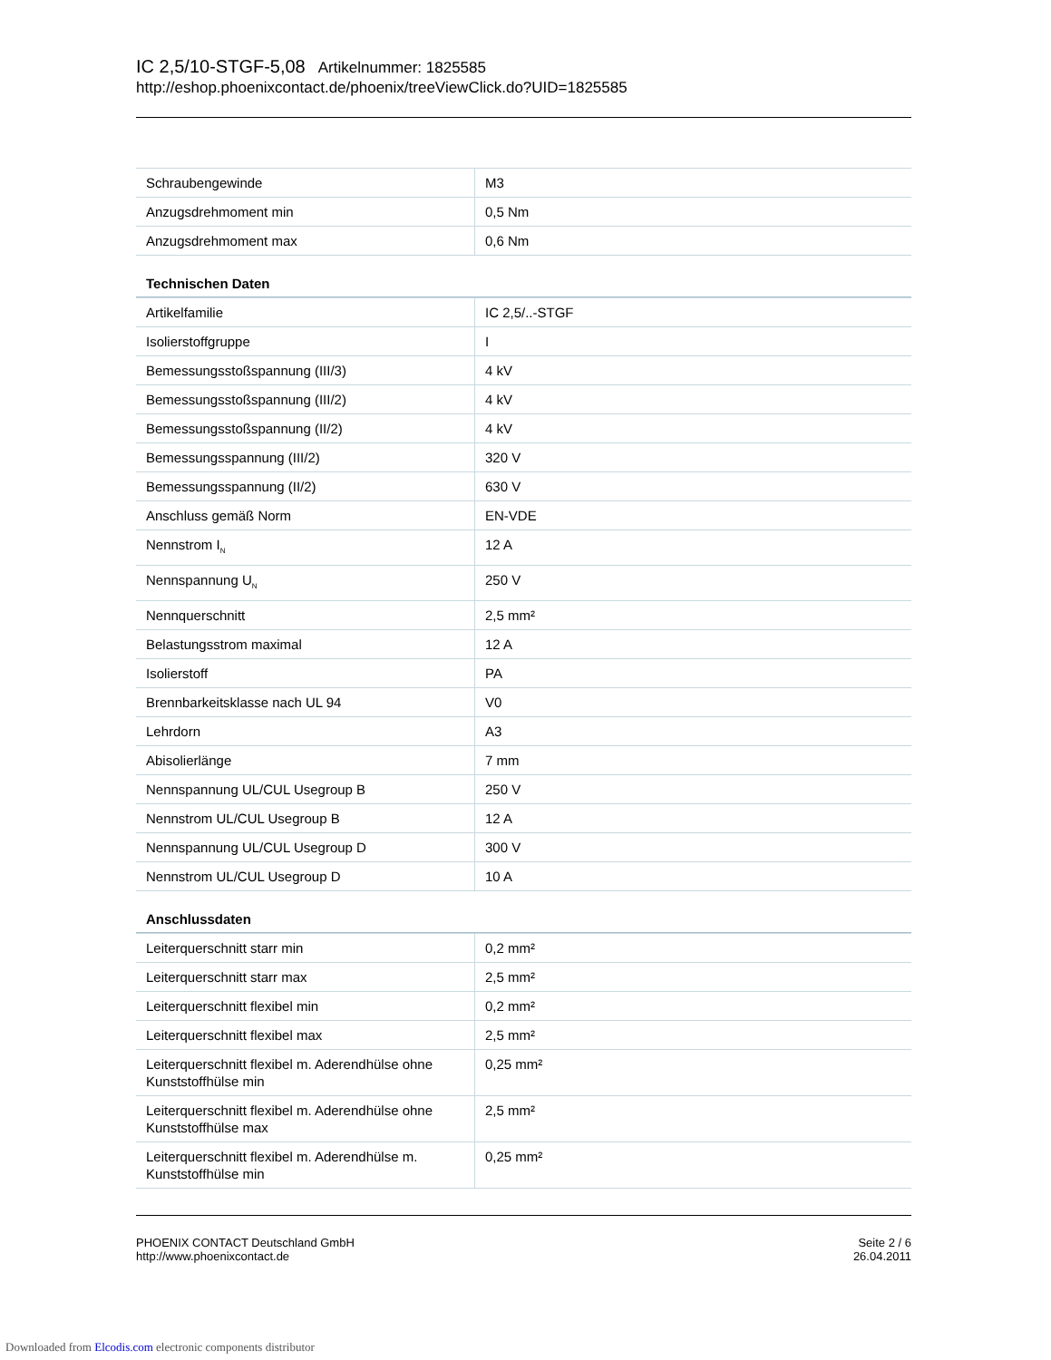IC 2,5/10-STGF-5,08 Artikelnummer: 1825585
http://eshop.phoenixcontact.de/phoenix/treeViewClick.do?UID=1825585
| Schraubengewinde | M3 |
| Anzugsdrehmoment min | 0,5 Nm |
| Anzugsdrehmoment max | 0,6 Nm |
Technischen Daten
| Artikelfamilie | IC 2,5/..-STGF |
| Isolierstoffgruppe | I |
| Bemessungsstoßspannung (III/3) | 4 kV |
| Bemessungsstoßspannung (III/2) | 4 kV |
| Bemessungsstoßspannung (II/2) | 4 kV |
| Bemessungsspannung (III/2) | 320 V |
| Bemessungsspannung (II/2) | 630 V |
| Anschluss gemäß Norm | EN-VDE |
| Nennstrom I<sub>N</sub> | 12 A |
| Nennspannung U<sub>N</sub> | 250 V |
| Nennquerschnitt | 2,5 mm² |
| Belastungsstrom maximal | 12 A |
| Isolierstoff | PA |
| Brennbarkeitsklasse nach UL 94 | V0 |
| Lehrdorn | A3 |
| Abisolierlänge | 7 mm |
| Nennspannung UL/CUL Usegroup B | 250 V |
| Nennstrom UL/CUL Usegroup B | 12 A |
| Nennspannung UL/CUL Usegroup D | 300 V |
| Nennstrom UL/CUL Usegroup D | 10 A |
Anschlussdaten
| Leiterquerschnitt starr min | 0,2 mm² |
| Leiterquerschnitt starr max | 2,5 mm² |
| Leiterquerschnitt flexibel min | 0,2 mm² |
| Leiterquerschnitt flexibel max | 2,5 mm² |
| Leiterquerschnitt flexibel m. Aderendhülse ohne Kunststoffhülse min | 0,25 mm² |
| Leiterquerschnitt flexibel m. Aderendhülse ohne Kunststoffhülse max | 2,5 mm² |
| Leiterquerschnitt flexibel m. Aderendhülse m. Kunststoffhülse min | 0,25 mm² |
PHOENIX CONTACT Deutschland GmbH
http://www.phoenixcontact.de
Seite 2 / 6
26.04.2011
Downloaded from Elcodis.com electronic components distributor